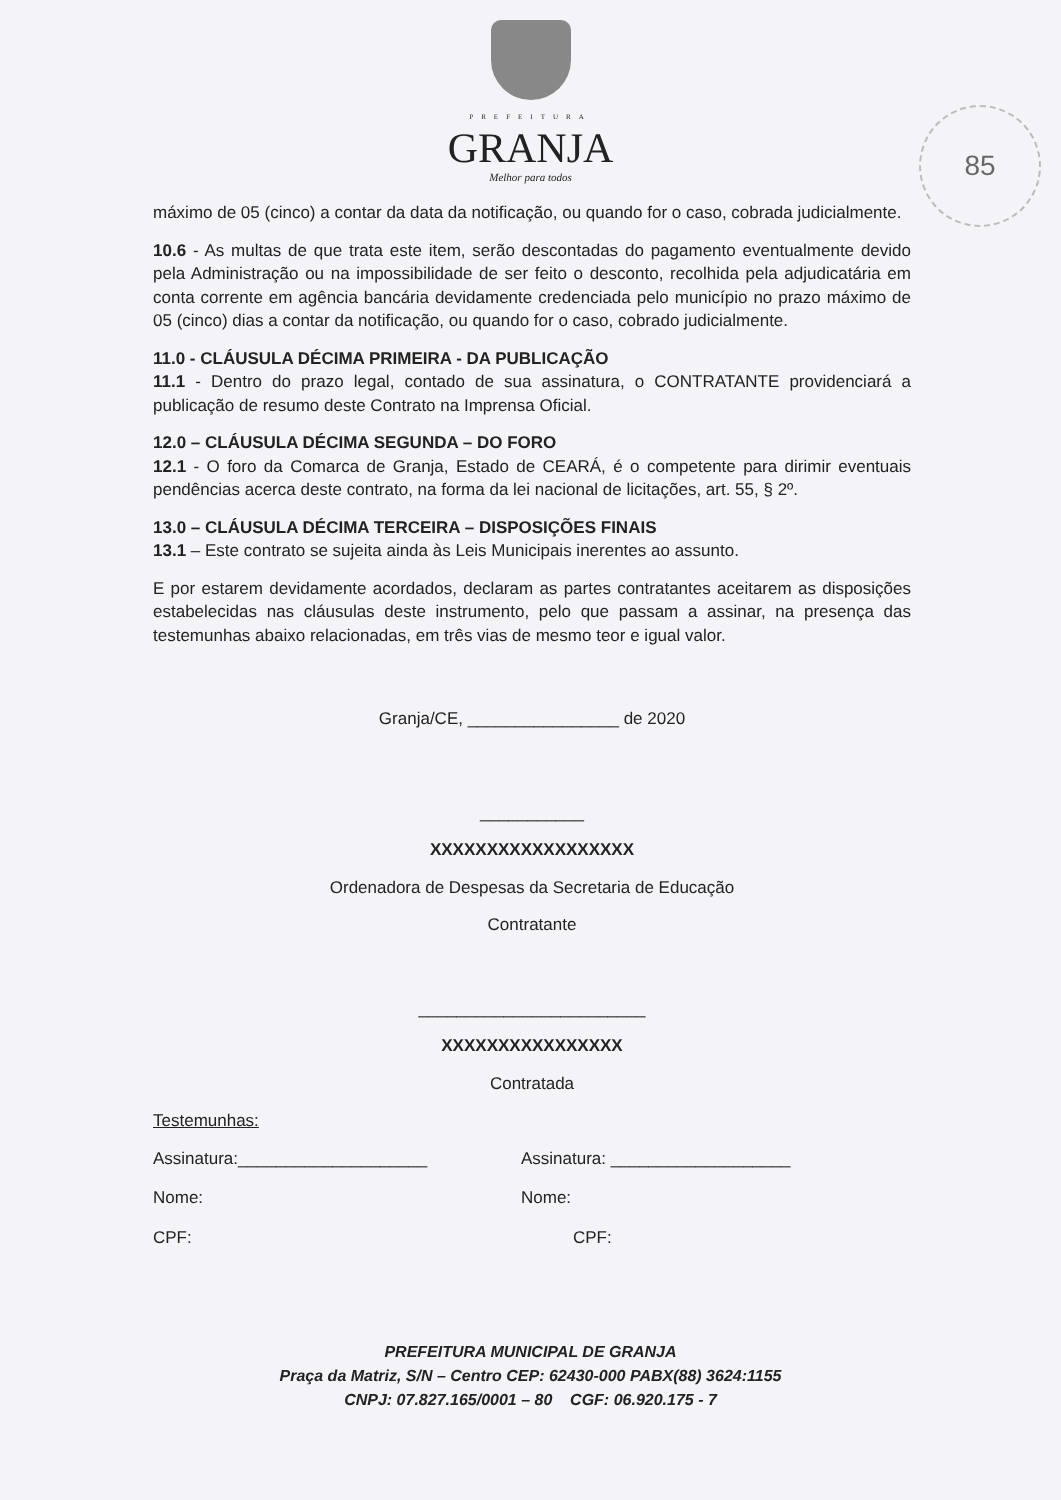PREFEITURA
GRANJA
Melhor para todos
85
máximo de 05 (cinco) a contar da data da notificação, ou quando for o caso, cobrada judicialmente.
10.6 - As multas de que trata este item, serão descontadas do pagamento eventualmente devido pela Administração ou na impossibilidade de ser feito o desconto, recolhida pela adjudicatária em conta corrente em agência bancária devidamente credenciada pelo município no prazo máximo de 05 (cinco) dias a contar da notificação, ou quando for o caso, cobrado judicialmente.
11.0 - CLÁUSULA DÉCIMA PRIMEIRA - DA PUBLICAÇÃO
11.1 - Dentro do prazo legal, contado de sua assinatura, o CONTRATANTE providenciará a publicação de resumo deste Contrato na Imprensa Oficial.
12.0 – CLÁUSULA DÉCIMA SEGUNDA – DO FORO
12.1 - O foro da Comarca de Granja, Estado de CEARÁ, é o competente para dirimir eventuais pendências acerca deste contrato, na forma da lei nacional de licitações, art. 55, § 2º.
13.0 – CLÁUSULA DÉCIMA TERCEIRA – DISPOSIÇÕES FINAIS
13.1 – Este contrato se sujeita ainda às Leis Municipais inerentes ao assunto.
E por estarem devidamente acordados, declaram as partes contratantes aceitarem as disposições estabelecidas nas cláusulas deste instrumento, pelo que passam a assinar, na presença das testemunhas abaixo relacionadas, em três vias de mesmo teor e igual valor.
Granja/CE, ________________ de 2020
___________
XXXXXXXXXXXXXXXXXX
Ordenadora de Despesas da Secretaria de Educação
Contratante
________________________
XXXXXXXXXXXXXXXX
Contratada
Testemunhas:
Assinatura:____________________ Assinatura: ___________________
Nome: Nome:
CPF: CPF:
PREFEITURA MUNICIPAL DE GRANJA
Praça da Matriz, S/N – Centro CEP: 62430-000 PABX(88) 3624:1155
CNPJ: 07.827.165/0001 – 80 CGF: 06.920.175 - 7